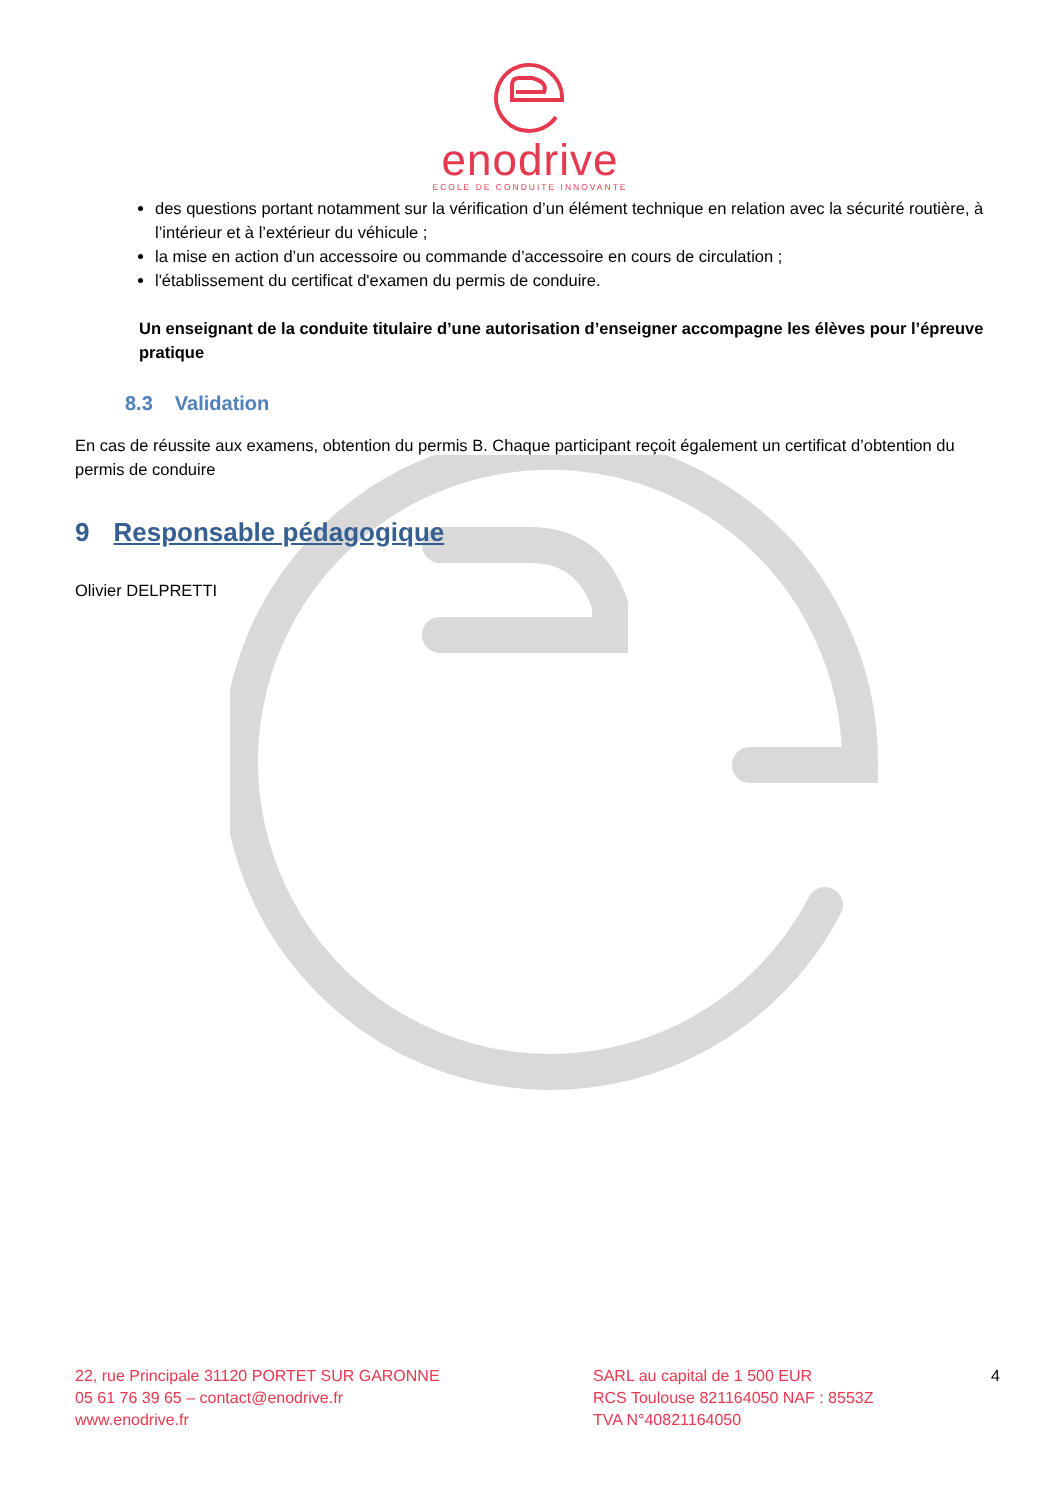enodrive
ECOLE DE CONDUITE INNOVANTE
des questions portant notamment sur la vérification d’un élément technique en relation avec la sécurité routière, à l’intérieur et à l’extérieur du véhicule ;
la mise en action d’un accessoire ou commande d’accessoire en cours de circulation ;
l'établissement du certificat d'examen du permis de conduire.
Un enseignant de la conduite titulaire d’une autorisation d’enseigner accompagne les élèves pour l’épreuve pratique
8.3 Validation
En cas de réussite aux examens, obtention du permis B. Chaque participant reçoit également un certificat d’obtention du permis de conduire
9 Responsable pédagogique
Olivier DELPRETTI
22, rue Principale 31120 PORTET SUR GARONNE
05 61 76 39 65 – contact@enodrive.fr
www.enodrive.fr
SARL au capital de 1 500 EUR
RCS Toulouse 821164050 NAF : 8553Z
TVA N°40821164050
4